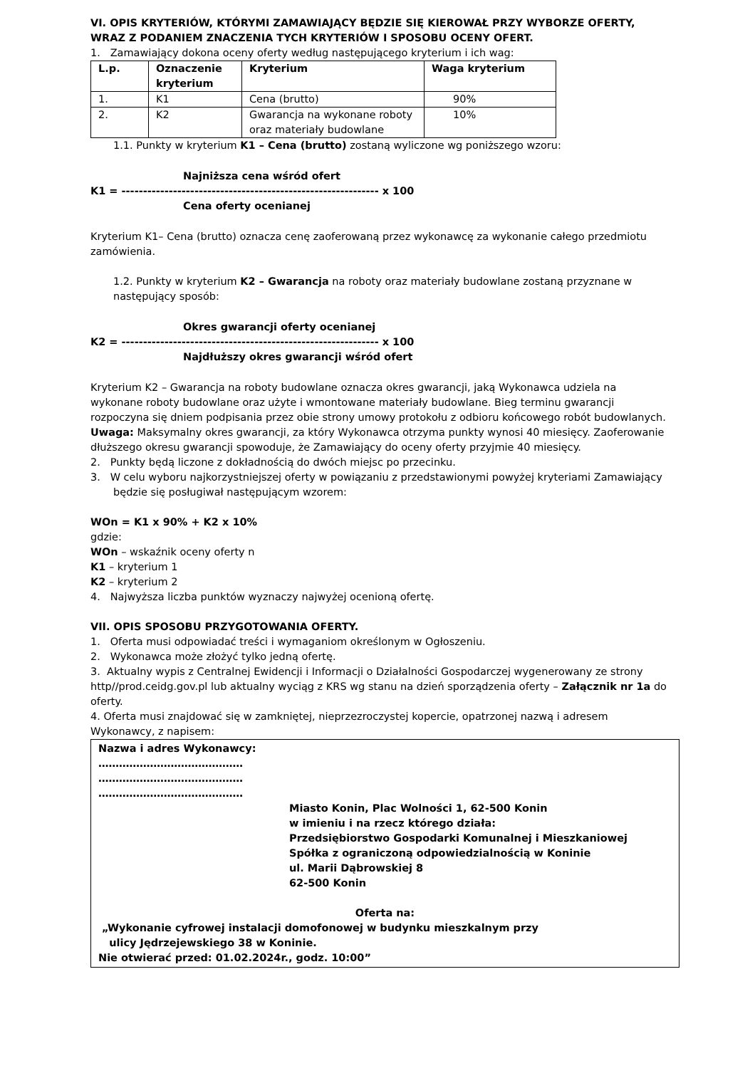VI. OPIS KRYTERIÓW, KTÓRYMI ZAMAWIAJĄCY BĘDZIE SIĘ KIEROWAŁ PRZY WYBORZE OFERTY, WRAZ Z PODANIEM ZNACZENIA TYCH KRYTERIÓW I SPOSOBU OCENY OFERT.
1. Zamawiający dokona oceny oferty według następującego kryterium i ich wag:
| L.p. | Oznaczenie kryterium | Kryterium | Waga kryterium |
| --- | --- | --- | --- |
| 1. | K1 | Cena (brutto) | 90% |
| 2. | K2 | Gwarancja na wykonane roboty oraz materiały budowlane | 10% |
1.1. Punkty w kryterium K1 – Cena (brutto) zostaną wyliczone wg poniższego wzoru:
Najniższa cena wśród ofert
K1 = ------------------------------------------------------------ x 100
Cena oferty ocenianej
Kryterium K1– Cena (brutto) oznacza cenę zaoferowaną przez wykonawcę za wykonanie całego przedmiotu zamówienia.
1.2. Punkty w kryterium K2 – Gwarancja na roboty oraz materiały budowlane zostaną przyznane w następujący sposób:
Okres gwarancji oferty ocenianej
K2 = ------------------------------------------------------------ x 100
Najdłuższy okres gwarancji wśród ofert
Kryterium K2 – Gwarancja na roboty budowlane oznacza okres gwarancji, jaką Wykonawca udziela na wykonane roboty budowlane oraz użyte i wmontowane materiały budowlane. Bieg terminu gwarancji rozpoczyna się dniem podpisania przez obie strony umowy protokołu z odbioru końcowego robót budowlanych.
Uwaga: Maksymalny okres gwarancji, za który Wykonawca otrzyma punkty wynosi 40 miesięcy. Zaoferowanie dłuższego okresu gwarancji spowoduje, że Zamawiający do oceny oferty przyjmie 40 miesięcy.
2. Punkty będą liczone z dokładnością do dwóch miejsc po przecinku.
3. W celu wyboru najkorzystniejszej oferty w powiązaniu z przedstawionymi powyżej kryteriami Zamawiający będzie się posługiwał następującym wzorem:
WOn = K1 x 90% + K2 x 10%
gdzie:
WOn – wskaźnik oceny oferty n
K1 – kryterium 1
K2 – kryterium 2
4. Najwyższa liczba punktów wyznaczy najwyżej ocenioną ofertę.
VII. OPIS SPOSOBU PRZYGOTOWANIA OFERTY.
1. Oferta musi odpowiadać treści i wymaganiom określonym w Ogłoszeniu.
2. Wykonawca może złożyć tylko jedną ofertę.
3. Aktualny wypis z Centralnej Ewidencji i Informacji o Działalności Gospodarczej wygenerowany ze strony http//prod.ceidg.gov.pl lub aktualny wyciąg z KRS wg stanu na dzień sporządzenia oferty – Załącznik nr 1a do oferty.
4. Oferta musi znajdować się w zamkniętej, nieprzezroczystej kopercie, opatrzonej nazwą i adresem Wykonawcy, z napisem:
Nazwa i adres Wykonawcy:
……………………………………
……………………………………
……………………………………
Miasto Konin, Plac Wolności 1, 62-500 Konin
w imieniu i na rzecz którego działa:
Przedsiębiorstwo Gospodarki Komunalnej i Mieszkaniowej
Spółka z ograniczoną odpowiedzialnością w Koninie
ul. Marii Dąbrowskiej 8
62-500 Konin
Oferta na:
„Wykonanie cyfrowej instalacji domofonowej w budynku mieszkalnym przy
ulicy Jędrzejewskiego 38 w Koninie.
Nie otwierać przed: 01.02.2024r., godz. 10:00”